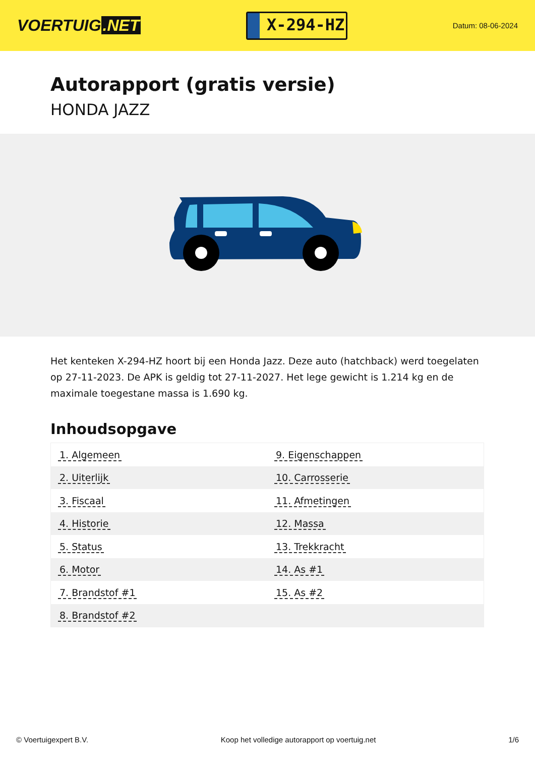VOERTUIG.NET
X-294-HZ
Datum: 08-06-2024
Autorapport (gratis versie)
HONDA JAZZ
Het kenteken X-294-HZ hoort bij een Honda Jazz. Deze auto (hatchback) werd toegelaten op 27-11-2023. De APK is geldig tot 27-11-2027. Het lege gewicht is 1.214 kg en de maximale toegestane massa is 1.690 kg.
Inhoudsopgave
| 1. Algemeen | 9. Eigenschappen |
| 2. Uiterlijk | 10. Carrosserie |
| 3. Fiscaal | 11. Afmetingen |
| 4. Historie | 12. Massa |
| 5. Status | 13. Trekkracht |
| 6. Motor | 14. As #1 |
| 7. Brandstof #1 | 15. As #2 |
| 8. Brandstof #2 | |
© Voertuigexpert B.V. Koop het volledige autorapport op voertuig.net 1/6